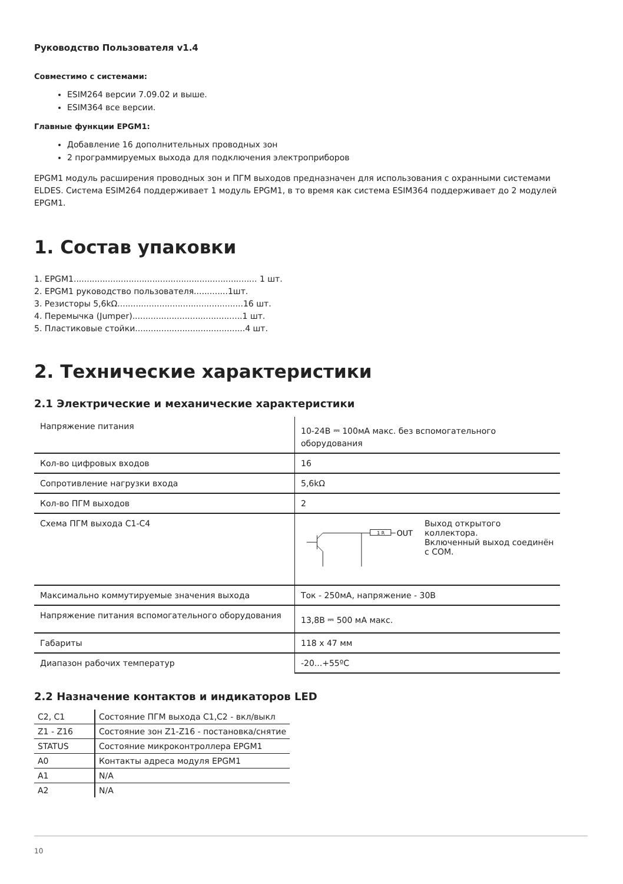Руководство Пользователя v1.4
Совместимо с системами:
ESIM264 версии 7.09.02 и выше.
ESIM364 все версии.
Главные функции EPGM1:
Добавление 16 дополнительных проводных зон
2 программируемых выхода для подключения электроприборов
EPGM1 модуль расширения проводных зон и ПГМ выходов предназначен для использования с охранными системами ELDES. Система ESIM264 поддерживает 1 модуль EPGM1, в то время как система ESIM364 поддерживает до 2 модулей EPGM1.
1. Состав упаковки
1. EPGM1...................................................................... 1 шт.
2. EPGM1 руководство пользователя.............1шт.
3. Резисторы 5,6kΩ................................................16 шт.
4. Перемычка (Jumper)..........................................1 шт.
5. Пластиковые стойки..........................................4 шт.
2. Технические характеристики
2.1 Электрические и механические характеристики
| Напряжение питания | 10-24В ⎓ 100мА макс. без вспомогательного оборудования |
| Кол-во цифровых входов | 16 |
| Сопротивление нагрузки входа | 5,6kΩ |
| Кол-во ПГМ выходов | 2 |
| Схема ПГМ выхода C1-C4 | 1 R OUT Выход открытого коллектора. Включенный выход соединён с COM. |
| Максимально коммутируемые значения выхода | Ток - 250мА, напряжение - 30В |
| Напряжение питания вспомогательного оборудования | 13,8В ⎓ 500 мА макс. |
| Габариты | 118 x 47 мм |
| Диапазон рабочих температур | -20...+55ºC |
2.2 Назначение контактов и индикаторов LED
| C2, C1 | Состояние ПГМ выхода C1,C2 - вкл/выкл |
| Z1 - Z16 | Состояние зон Z1-Z16 - постановка/снятие |
| STATUS | Состояние микроконтроллера EPGM1 |
| A0 | Контакты адреса модуля EPGM1 |
| A1 | N/A |
| A2 | N/A |
10